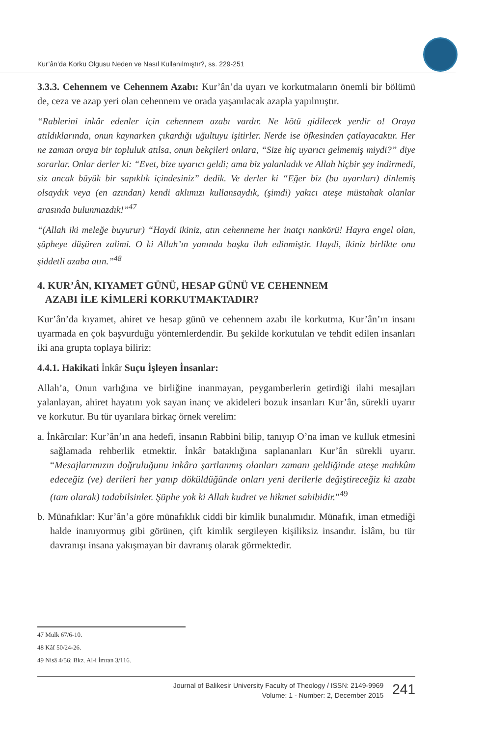Kur’ân’da Korku Olgusu Neden ve Nasıl Kullanılmıştır?, ss. 229-251
3.3.3. Cehennem ve Cehennem Azabı: Kur’ân’da uyarı ve korkutmaların önemli bir bölümü de, ceza ve azap yeri olan cehennem ve orada yaşanılacak azapla yapılmıştır.
“Rablerini inkâr edenler için cehennem azabı vardır. Ne kötü gidilecek yerdir o! Oraya atıldıklarında, onun kaynarken çıkardığı uğultuyu işitirler. Nerde ise öfkesinden çatlayacaktır. Her ne zaman oraya bir topluluk atılsa, onun bekçileri onlara, “Size hiç uyarıcı gelmemiş miydi?” diye sorarlar. Onlar derler ki: “Evet, bize uyarıcı geldi; ama biz yalanladık ve Allah hiçbir şey indirmedi, siz ancak büyük bir sapıklık içindesiniz” dedik. Ve derler ki “Eğer biz (bu uyarıları) dinlemiş olsaydık veya (en azından) kendi aklımızı kullansaydık, (şimdi) yakıcı ateşe müstahak olanlar arasında bulunmazdık!”<sup>47</sup>
“(Allah iki meleğe buyurur) “Haydi ikiniz, atın cehenneme her inatçı nankörü! Hayra engel olan, şüpheye düşüren zalimi. O ki Allah’ın yanında başka ilah edinmiştir. Haydi, ikiniz birlikte onu şiddetli azaba atın.”<sup>48</sup>
4. KUR’ÂN, KIYAMET GÜNÜ, HESAP GÜNÜ VE CEHENNEM
AZABI İLE KİMLERİ KORKUTMAKTADIR?
Kur’ân’da kıyamet, ahiret ve hesap günü ve cehennem azabı ile korkutma, Kur’ân’ın insanı uyarmada en çok başvurduğu yöntemlerdendir. Bu şekilde korkutulan ve tehdit edilen insanları iki ana grupta toplaya biliriz:
4.4.1. Hakikati İnkâr Suçu İşleyen İnsanlar:
Allah’a, Onun varlığına ve birliğine inanmayan, peygamberlerin getirdiği ilahi mesajları yalanlayan, ahiret hayatını yok sayan inanç ve akideleri bozuk insanları Kur’ân, sürekli uyarır ve korkutur. Bu tür uyarılara birkaç örnek verelim:
a. İnkârcılar: Kur’ân’ın ana hedefi, insanın Rabbini bilip, tanıyıp O’na iman ve kulluk etmesini sağlamada rehberlik etmektir. İnkâr bataklığına saplananları Kur’ân sürekli uyarır. “Mesajlarımızın doğruluğunu inkâra şartlanmış olanları zamanı geldiğinde ateşe mahkûm edeceğiz (ve) derileri her yanıp döküldüğünde onları yeni derilerle değiştireceğiz ki azabı (tam olarak) tadabilsinler. Şüphe yok ki Allah kudret ve hikmet sahibidir.”<sup>49</sup>
b. Münafıklar: Kur’ân’a göre münafıklık ciddi bir kimlik bunalımıdır. Münafık, iman etmediği halde inanıyormuş gibi görünen, çift kimlik sergileyen kişiliksiz insandır. İslâm, bu tür davranışı insana yakışmayan bir davranış olarak görmektedir.
47 Mülk 67/6-10.
48 Kâf 50/24-26.
49 Nisâ 4/56; Bkz. Al-i İmran 3/116.
Journal of Balikesir University Faculty of Theology / ISSN: 2149-9969
Volume: 1 - Number: 2, December 2015
241